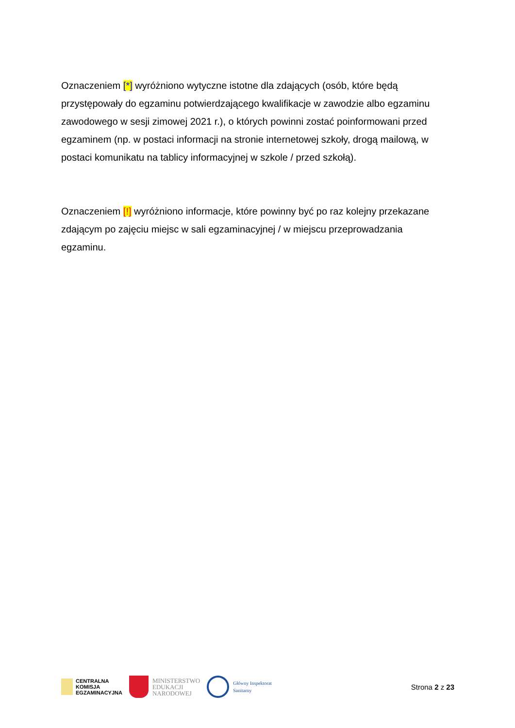Oznaczeniem [*] wyróżniono wytyczne istotne dla zdających (osób, które będą przystępowały do egzaminu potwierdzającego kwalifikacje w zawodzie albo egzaminu zawodowego w sesji zimowej 2021 r.), o których powinni zostać poinformowani przed egzaminem (np. w postaci informacji na stronie internetowej szkoły, drogą mailową, w postaci komunikatu na tablicy informacyjnej w szkole / przed szkołą).
Oznaczeniem [!] wyróżniono informacje, które powinny być po raz kolejny przekazane zdającym po zajęciu miejsc w sali egzaminacyjnej / w miejscu przeprowadzania egzaminu.
CENTRALNA
KOMISJA
EGZAMINACYJNA
MINISTERSTWO
EDUKACJI
NARODOWEJ
Główny Inspektorat
Sanitarny
Strona 2 z 23